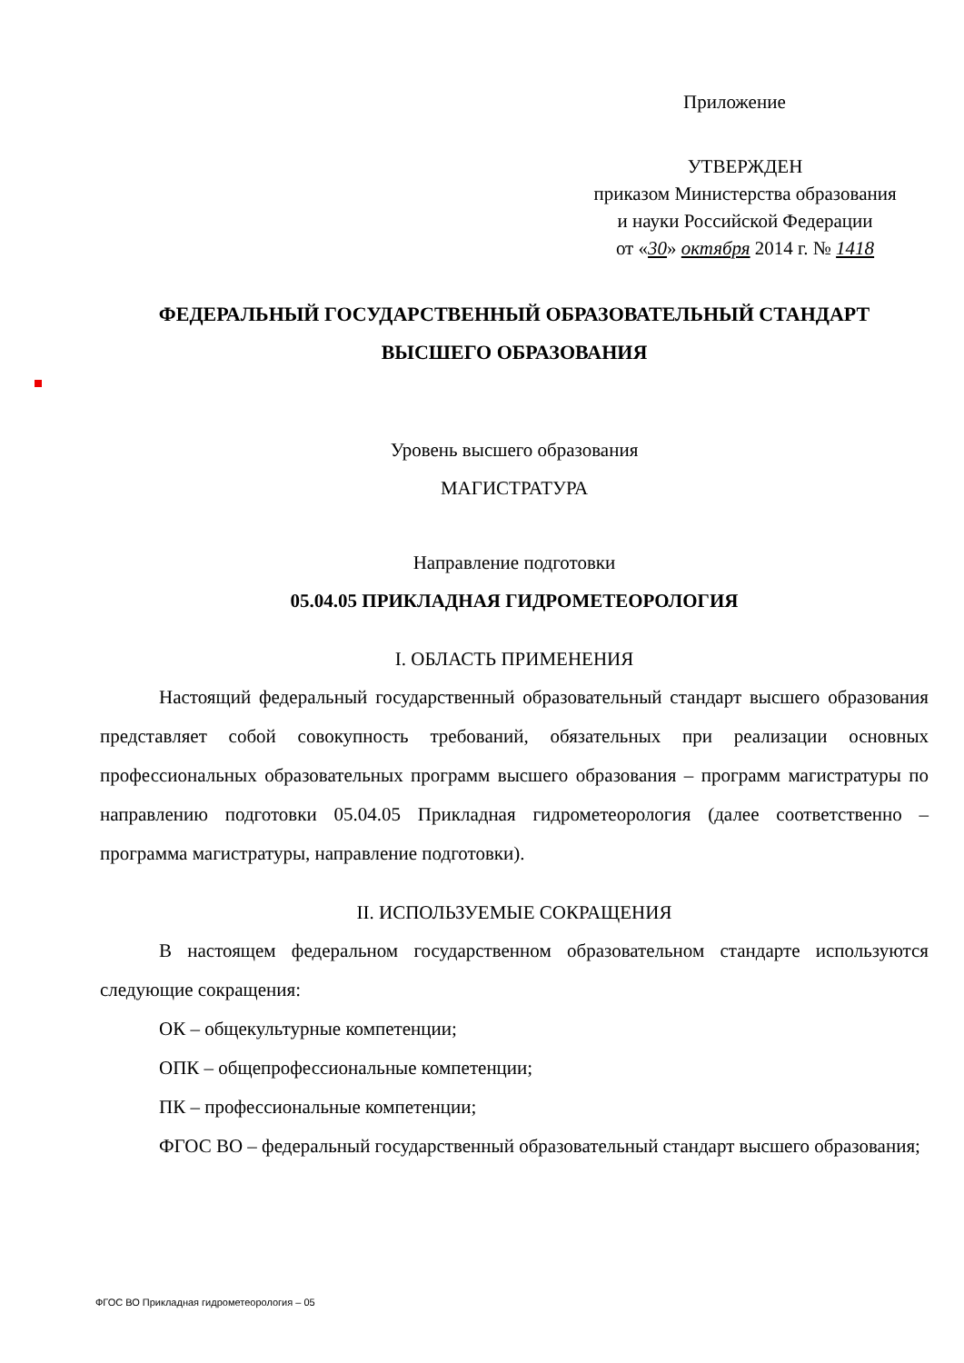Приложение
УТВЕРЖДЕН
приказом Министерства образования
и науки Российской Федерации
от «30» октября 2014 г. № 1418
ФЕДЕРАЛЬНЫЙ ГОСУДАРСТВЕННЫЙ ОБРАЗОВАТЕЛЬНЫЙ СТАНДАРТ
ВЫСШЕГО ОБРАЗОВАНИЯ
Уровень высшего образования
МАГИСТРАТУРА
Направление подготовки
05.04.05 ПРИКЛАДНАЯ ГИДРОМЕТЕОРОЛОГИЯ
I. ОБЛАСТЬ ПРИМЕНЕНИЯ
Настоящий федеральный государственный образовательный стандарт высшего образования представляет собой совокупность требований, обязательных при реализации основных профессиональных образовательных программ высшего образования – программ магистратуры по направлению подготовки 05.04.05 Прикладная гидрометеорология (далее соответственно – программа магистратуры, направление подготовки).
II. ИСПОЛЬЗУЕМЫЕ СОКРАЩЕНИЯ
В настоящем федеральном государственном образовательном стандарте используются следующие сокращения:
ОК – общекультурные компетенции;
ОПК – общепрофессиональные компетенции;
ПК – профессиональные компетенции;
ФГОС ВО – федеральный государственный образовательный стандарт высшего образования;
ФГОС ВО Прикладная гидрометеорология – 05